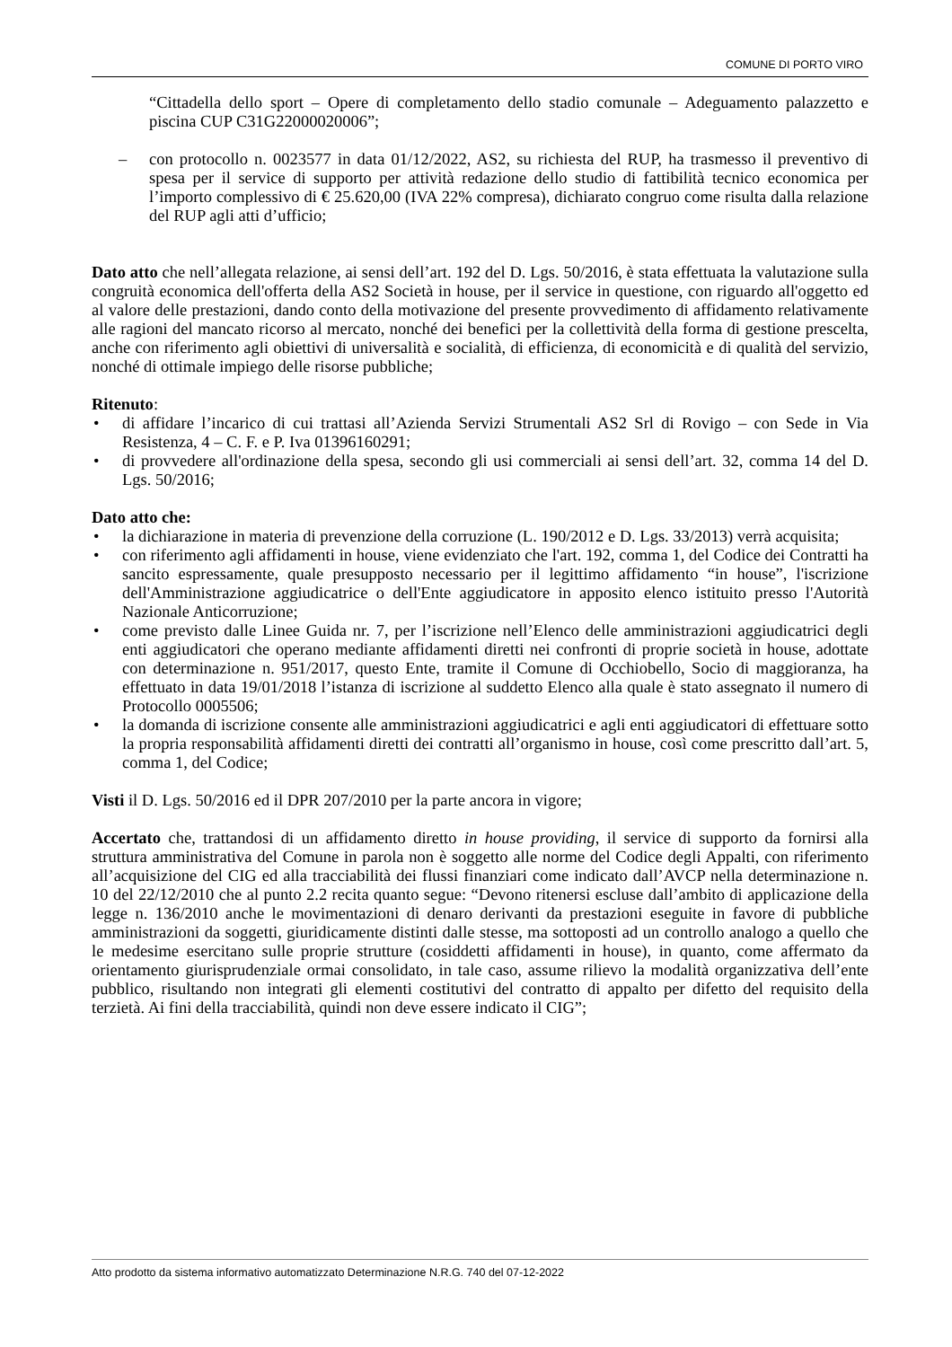COMUNE DI PORTO VIRO
“Cittadella dello sport – Opere di completamento dello stadio comunale – Adeguamento palazzetto e piscina CUP C31G22000020006”;
– con protocollo n. 0023577 in data 01/12/2022, AS2, su richiesta del RUP, ha trasmesso il preventivo di spesa per il service di supporto per attività redazione dello studio di fattibilità tecnico economica per l’importo complessivo di € 25.620,00 (IVA 22% compresa), dichiarato congruo come risulta dalla relazione del RUP agli atti d’ufficio;
Dato atto che nell’allegata relazione, ai sensi dell’art. 192 del D. Lgs. 50/2016, è stata effettuata la valutazione sulla congruità economica dell'offerta della AS2 Società in house, per il service in questione, con riguardo all'oggetto ed al valore delle prestazioni, dando conto della motivazione del presente provvedimento di affidamento relativamente alle ragioni del mancato ricorso al mercato, nonché dei benefici per la collettività della forma di gestione prescelta, anche con riferimento agli obiettivi di universalità e socialità, di efficienza, di economicità e di qualità del servizio, nonché di ottimale impiego delle risorse pubbliche;
Ritenuto:
• di affidare l’incarico di cui trattasi all’Azienda Servizi Strumentali AS2 Srl di Rovigo – con Sede in Via Resistenza, 4 – C. F. e P. Iva 01396160291;
• di provvedere all'ordinazione della spesa, secondo gli usi commerciali ai sensi dell’art. 32, comma 14 del D. Lgs. 50/2016;
Dato atto che:
• la dichiarazione in materia di prevenzione della corruzione (L. 190/2012 e D. Lgs. 33/2013) verrà acquisita;
• con riferimento agli affidamenti in house, viene evidenziato che l'art. 192, comma 1, del Codice dei Contratti ha sancito espressamente, quale presupposto necessario per il legittimo affidamento “in house”, l'iscrizione dell'Amministrazione aggiudicatrice o dell'Ente aggiudicatore in apposito elenco istituito presso l'Autorità Nazionale Anticorruzione;
• come previsto dalle Linee Guida nr. 7, per l’iscrizione nell’Elenco delle amministrazioni aggiudicatrici degli enti aggiudicatori che operano mediante affidamenti diretti nei confronti di proprie società in house, adottate con determinazione n. 951/2017, questo Ente, tramite il Comune di Occhiobello, Socio di maggioranza, ha effettuato in data 19/01/2018 l’istanza di iscrizione al suddetto Elenco alla quale è stato assegnato il numero di Protocollo 0005506;
• la domanda di iscrizione consente alle amministrazioni aggiudicatrici e agli enti aggiudicatori di effettuare sotto la propria responsabilità affidamenti diretti dei contratti all’organismo in house, così come prescritto dall’art. 5, comma 1, del Codice;
Visti il D. Lgs. 50/2016 ed il DPR 207/2010 per la parte ancora in vigore;
Accertato che, trattandosi di un affidamento diretto in house providing, il service di supporto da fornirsi alla struttura amministrativa del Comune in parola non è soggetto alle norme del Codice degli Appalti, con riferimento all’acquisizione del CIG ed alla tracciabilità dei flussi finanziari come indicato dall’AVCP nella determinazione n. 10 del 22/12/2010 che al punto 2.2 recita quanto segue: “Devono ritenersi escluse dall’ambito di applicazione della legge n. 136/2010 anche le movimentazioni di denaro derivanti da prestazioni eseguite in favore di pubbliche amministrazioni da soggetti, giuridicamente distinti dalle stesse, ma sottoposti ad un controllo analogo a quello che le medesime esercitano sulle proprie strutture (cosiddetti affidamenti in house), in quanto, come affermato da orientamento giurisprudenziale ormai consolidato, in tale caso, assume rilievo la modalità organizzativa dell’ente pubblico, risultando non integrati gli elementi costitutivi del contratto di appalto per difetto del requisito della terzietà. Ai fini della tracciabilità, quindi non deve essere indicato il CIG”;
Atto prodotto da sistema informativo automatizzato Determinazione N.R.G. 740 del 07-12-2022